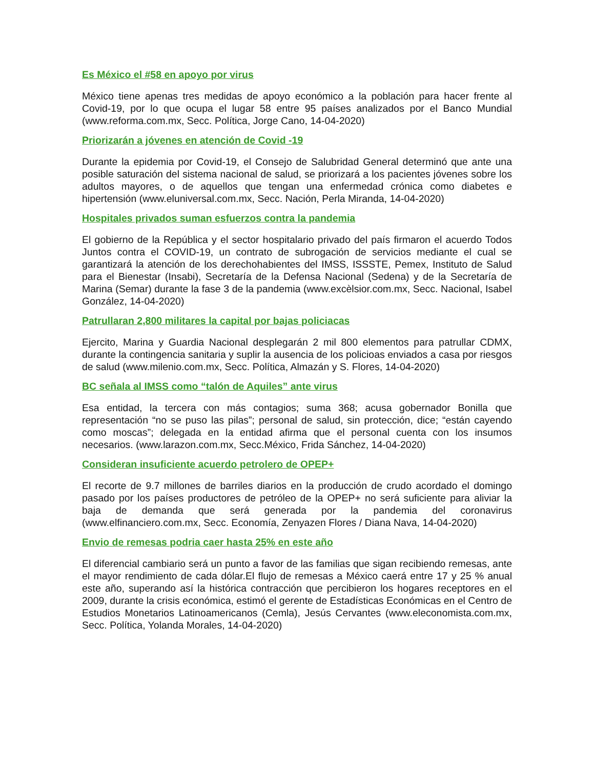Es México el #58 en apoyo por virus
México tiene apenas tres medidas de apoyo económico a la población para hacer frente al Covid-19, por lo que ocupa el lugar 58 entre 95 países analizados por el Banco Mundial (www.reforma.com.mx, Secc. Política, Jorge Cano, 14-04-2020)
Priorizarán a jóvenes en atención de Covid -19
Durante la epidemia por Covid-19, el Consejo de Salubridad General determinó que ante una posible saturación del sistema nacional de salud, se priorizará a los pacientes jóvenes sobre los adultos mayores, o de aquellos que tengan una enfermedad crónica como diabetes e hipertensión (www.eluniversal.com.mx, Secc. Nación, Perla Miranda, 14-04-2020)
Hospitales privados suman esfuerzos contra la pandemia
El gobierno de la República y el sector hospitalario privado del país firmaron el acuerdo Todos Juntos contra el COVID-19, un contrato de subrogación de servicios mediante el cual se garantizará la atención de los derechohabientes del IMSS, ISSSTE, Pemex, Instituto de Salud para el Bienestar (Insabi), Secretaría de la Defensa Nacional (Sedena) y de la Secretaría de Marina (Semar) durante la fase 3 de la pandemia (www.excèlsior.com.mx, Secc. Nacional, Isabel González, 14-04-2020)
Patrullaran 2,800 militares la capital por bajas policiacas
Ejercito, Marina y Guardia Nacional desplegarán 2 mil 800 elementos para patrullar CDMX, durante la contingencia sanitaria y suplir la ausencia de los policioas enviados a casa por riesgos de salud (www.milenio.com.mx, Secc. Política, Almazán y S. Flores, 14-04-2020)
BC señala al IMSS como “talón de Aquiles” ante virus
Esa entidad, la tercera con más contagios; suma 368; acusa gobernador Bonilla que representación “no se puso las pilas”; personal de salud, sin protección, dice; “están cayendo como moscas”; delegada en la entidad afirma que el personal cuenta con los insumos necesarios. (www.larazon.com.mx, Secc.México, Frida Sánchez, 14-04-2020)
Consideran insuficiente acuerdo petrolero de OPEP+
El recorte de 9.7 millones de barriles diarios en la producción de crudo acordado el domingo pasado por los países productores de petróleo de la OPEP+ no será suficiente para aliviar la baja de demanda que será generada por la pandemia del coronavirus (www.elfinanciero.com.mx, Secc. Economía, Zenyazen Flores / Diana Nava, 14-04-2020)
Envio de remesas podria caer hasta 25% en este año
El diferencial cambiario será un punto a favor de las familias que sigan recibiendo remesas, ante el mayor rendimiento de cada dólar.El flujo de remesas a México caerá entre 17 y 25 % anual este año, superando así la histórica contracción que percibieron los hogares receptores en el 2009, durante la crisis económica, estimó el gerente de Estadísticas Económicas en el Centro de Estudios Monetarios Latinoamericanos (Cemla), Jesús Cervantes (www.eleconomista.com.mx, Secc. Política, Yolanda Morales, 14-04-2020)